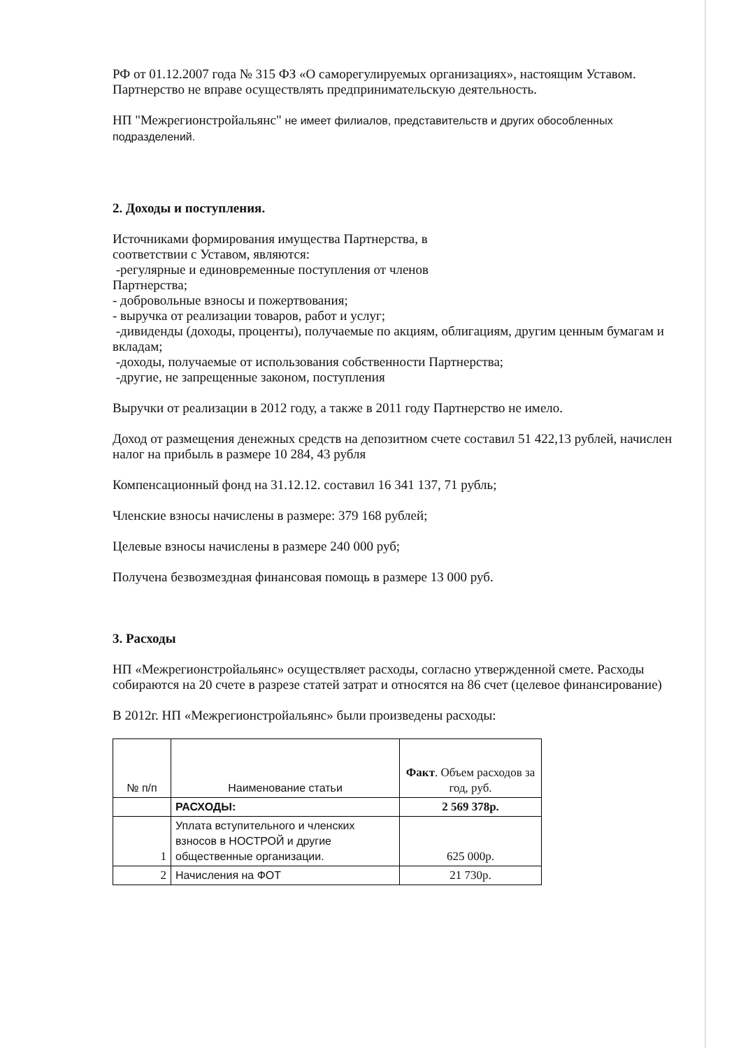РФ от 01.12.2007 года № 315 ФЗ «О саморегулируемых организациях», настоящим Уставом. Партнерство не вправе осуществлять предпринимательскую деятельность.
НП "Межрегионстройальянс" не имеет филиалов, представительств и других обособленных подразделений.
2. Доходы и поступления.
Источниками формирования имущества Партнерства, в
соответствии с Уставом, являются:
-регулярные и единовременные поступления от членов
Партнерства;
- добровольные взносы и пожертвования;
- выручка от реализации товаров, работ и услуг;
-дивиденды (доходы, проценты), получаемые по акциям, облигациям, другим ценным бумагам и вкладам;
-доходы, получаемые от использования собственности Партнерства;
-другие, не запрещенные законом, поступления
Выручки от реализации в 2012 году, а также в 2011 году Партнерство не имело.
Доход от размещения денежных средств на депозитном счете составил 51 422,13 рублей, начислен налог на прибыль в размере 10 284, 43 рубля
Компенсационный фонд на 31.12.12. составил 16 341 137, 71 рубль;
Членские взносы начислены в размере: 379 168 рублей;
Целевые взносы начислены в размере 240 000 руб;
Получена безвозмездная финансовая помощь в размере 13 000 руб.
3. Расходы
НП «Межрегионстройальянс» осуществляет расходы, согласно утвержденной смете. Расходы собираются на 20 счете в разрезе статей затрат и относятся на 86 счет (целевое финансирование)
В 2012г. НП «Межрегионстройальянс» были произведены расходы:
| № п/п | Наименование статьи | Факт . Объем расходов за год, руб. |
| --- | --- | --- |
| | РАСХОДЫ: | 2 569 378р. |
| 1 | Уплата вступительного и членских взносов в НОСТРОЙ и другие общественные организации. | 625 000р. |
| 2 | Начисления на ФОТ | 21 730р. |